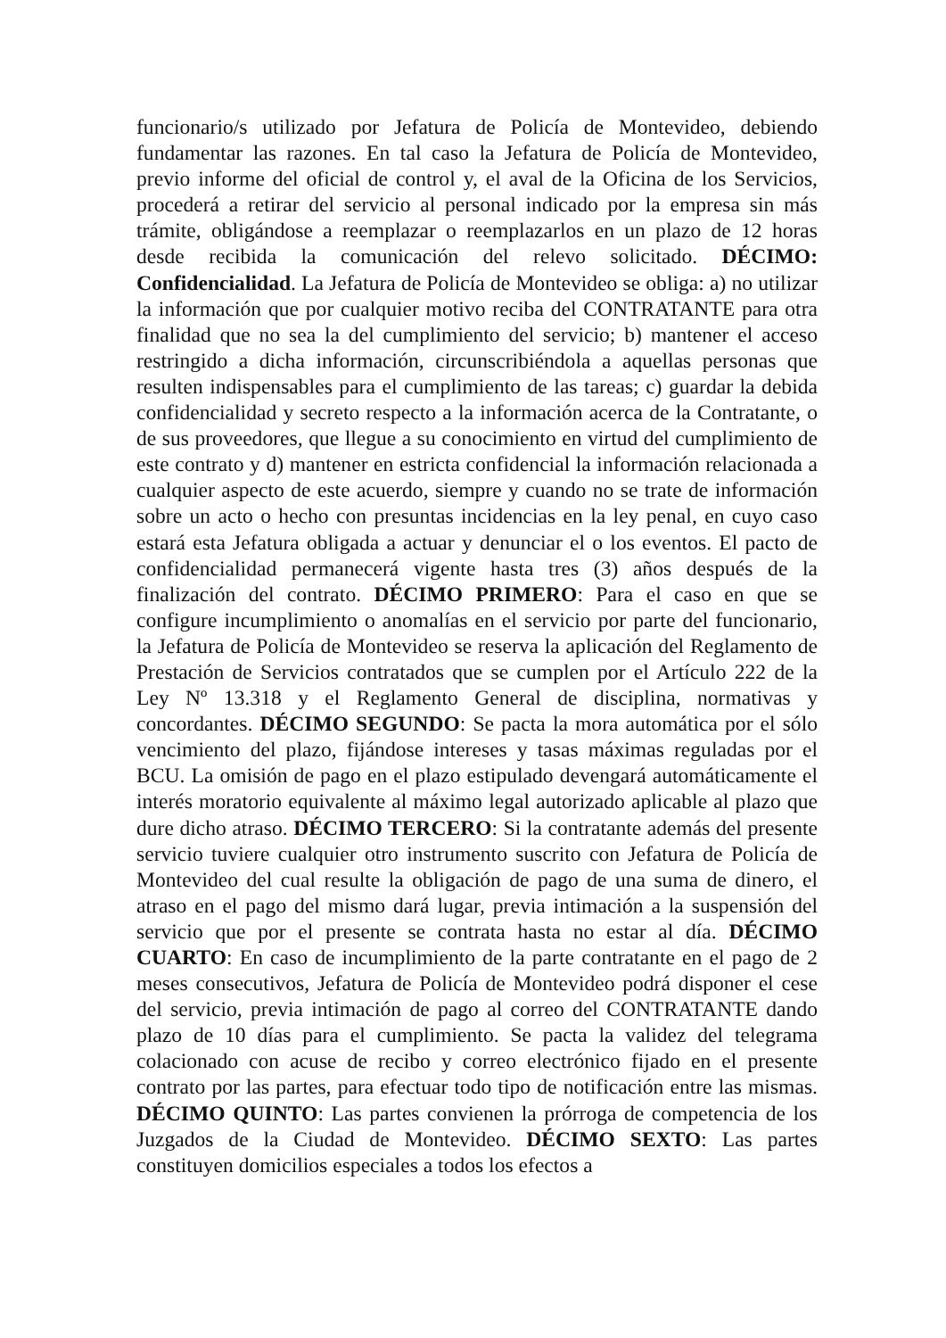funcionario/s utilizado por Jefatura de Policía de Montevideo, debiendo fundamentar las razones. En tal caso la Jefatura de Policía de Montevideo, previo informe del oficial de control y, el aval de la Oficina de los Servicios, procederá a retirar del servicio al personal indicado por la empresa sin más trámite, obligándose a reemplazar o reemplazarlos en un plazo de 12 horas desde recibida la comunicación del relevo solicitado. DÉCIMO: Confidencialidad. La Jefatura de Policía de Montevideo se obliga: a) no utilizar la información que por cualquier motivo reciba del CONTRATANTE para otra finalidad que no sea la del cumplimiento del servicio; b) mantener el acceso restringido a dicha información, circunscribiéndola a aquellas personas que resulten indispensables para el cumplimiento de las tareas; c) guardar la debida confidencialidad y secreto respecto a la información acerca de la Contratante, o de sus proveedores, que llegue a su conocimiento en virtud del cumplimiento de este contrato y d) mantener en estricta confidencial la información relacionada a cualquier aspecto de este acuerdo, siempre y cuando no se trate de información sobre un acto o hecho con presuntas incidencias en la ley penal, en cuyo caso estará esta Jefatura obligada a actuar y denunciar el o los eventos. El pacto de confidencialidad permanecerá vigente hasta tres (3) años después de la finalización del contrato. DÉCIMO PRIMERO: Para el caso en que se configure incumplimiento o anomalías en el servicio por parte del funcionario, la Jefatura de Policía de Montevideo se reserva la aplicación del Reglamento de Prestación de Servicios contratados que se cumplen por el Artículo 222 de la Ley Nº 13.318 y el Reglamento General de disciplina, normativas y concordantes. DÉCIMO SEGUNDO: Se pacta la mora automática por el sólo vencimiento del plazo, fijándose intereses y tasas máximas reguladas por el BCU. La omisión de pago en el plazo estipulado devengará automáticamente el interés moratorio equivalente al máximo legal autorizado aplicable al plazo que dure dicho atraso. DÉCIMO TERCERO: Si la contratante además del presente servicio tuviere cualquier otro instrumento suscrito con Jefatura de Policía de Montevideo del cual resulte la obligación de pago de una suma de dinero, el atraso en el pago del mismo dará lugar, previa intimación a la suspensión del servicio que por el presente se contrata hasta no estar al día. DÉCIMO CUARTO: En caso de incumplimiento de la parte contratante en el pago de 2 meses consecutivos, Jefatura de Policía de Montevideo podrá disponer el cese del servicio, previa intimación de pago al correo del CONTRATANTE dando plazo de 10 días para el cumplimiento. Se pacta la validez del telegrama colacionado con acuse de recibo y correo electrónico fijado en el presente contrato por las partes, para efectuar todo tipo de notificación entre las mismas. DÉCIMO QUINTO: Las partes convienen la prórroga de competencia de los Juzgados de la Ciudad de Montevideo. DÉCIMO SEXTO: Las partes constituyen domicilios especiales a todos los efectos a